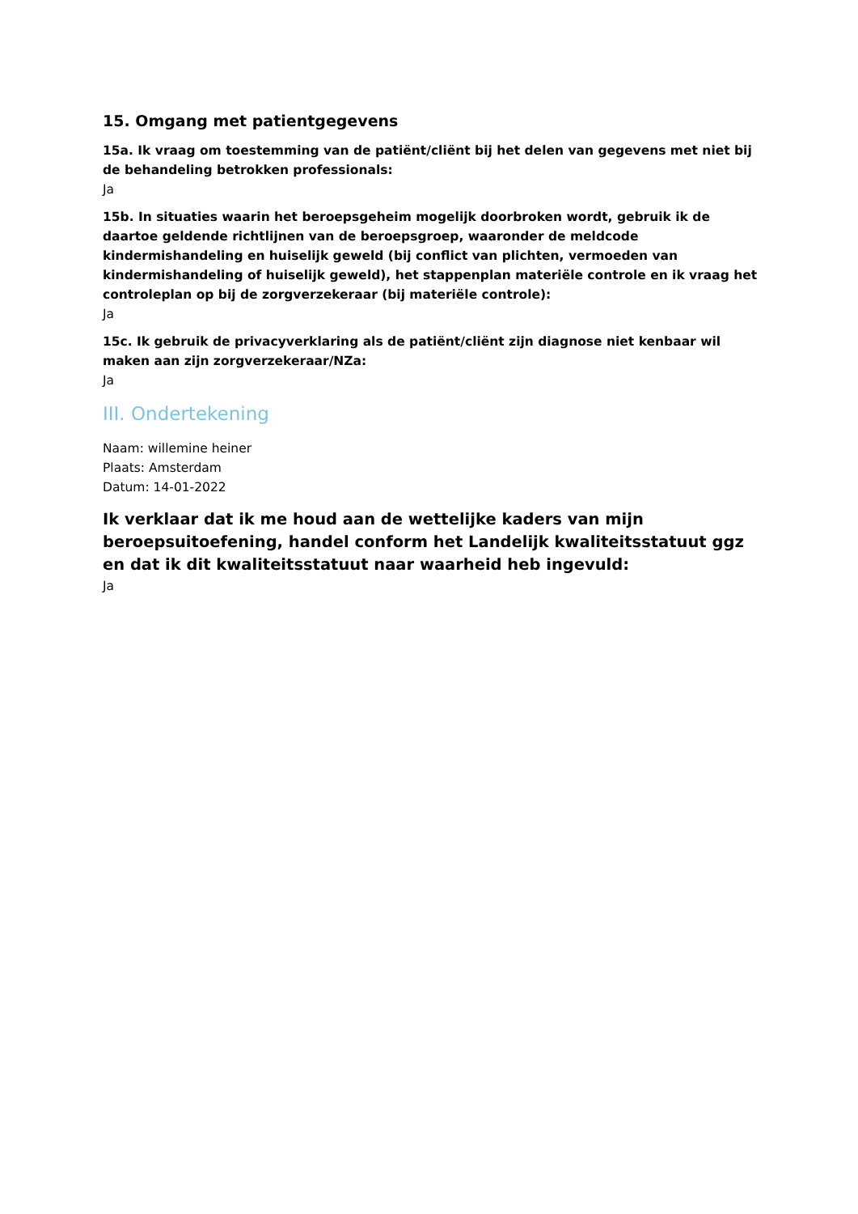15. Omgang met patientgegevens
15a. Ik vraag om toestemming van de patiënt/cliënt bij het delen van gegevens met niet bij de behandeling betrokken professionals:
Ja
15b. In situaties waarin het beroepsgeheim mogelijk doorbroken wordt, gebruik ik de daartoe geldende richtlijnen van de beroepsgroep, waaronder de meldcode kindermishandeling en huiselijk geweld (bij conflict van plichten, vermoeden van kindermishandeling of huiselijk geweld), het stappenplan materiële controle en ik vraag het controleplan op bij de zorgverzekeraar (bij materiële controle):
Ja
15c. Ik gebruik de privacyverklaring als de patiënt/cliënt zijn diagnose niet kenbaar wil maken aan zijn zorgverzekeraar/NZa:
Ja
III. Ondertekening
Naam: willemine heiner
Plaats: Amsterdam
Datum: 14-01-2022
Ik verklaar dat ik me houd aan de wettelijke kaders van mijn beroepsuitoefening, handel conform het Landelijk kwaliteitsstatuut ggz en dat ik dit kwaliteitsstatuut naar waarheid heb ingevuld:
Ja